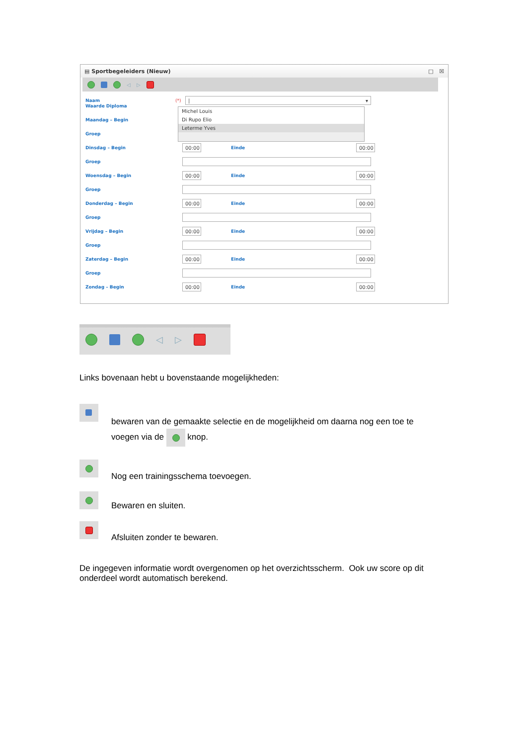▤ Sportbegeleiders (Nieuw) □ ☒
◁ ▷
Naam (*) | ▾
Michel Louis
Di Rupo Elio
Leterme Yves
Waarde Diploma
Maandag – Begin
Groep
Dinsdag – Begin 00:00 Einde 00:00
Groep
Woensdag – Begin 00:00 Einde 00:00
Groep
Donderdag – Begin 00:00 Einde 00:00
Groep
Vrijdag – Begin 00:00 Einde 00:00
Groep
Zaterdag – Begin 00:00 Einde 00:00
Groep
Zondag – Begin 00:00 Einde 00:00
◁ ▷
Links bovenaan hebt u bovenstaande mogelijkheden:
bewaren van de gemaakte selectie en de mogelijkheid om daarna nog een toe te
voegen via de knop.
Nog een trainingsschema toevoegen.
Bewaren en sluiten.
Afsluiten zonder te bewaren.
De ingegeven informatie wordt overgenomen op het overzichtsscherm. Ook uw score op dit onderdeel wordt automatisch berekend.